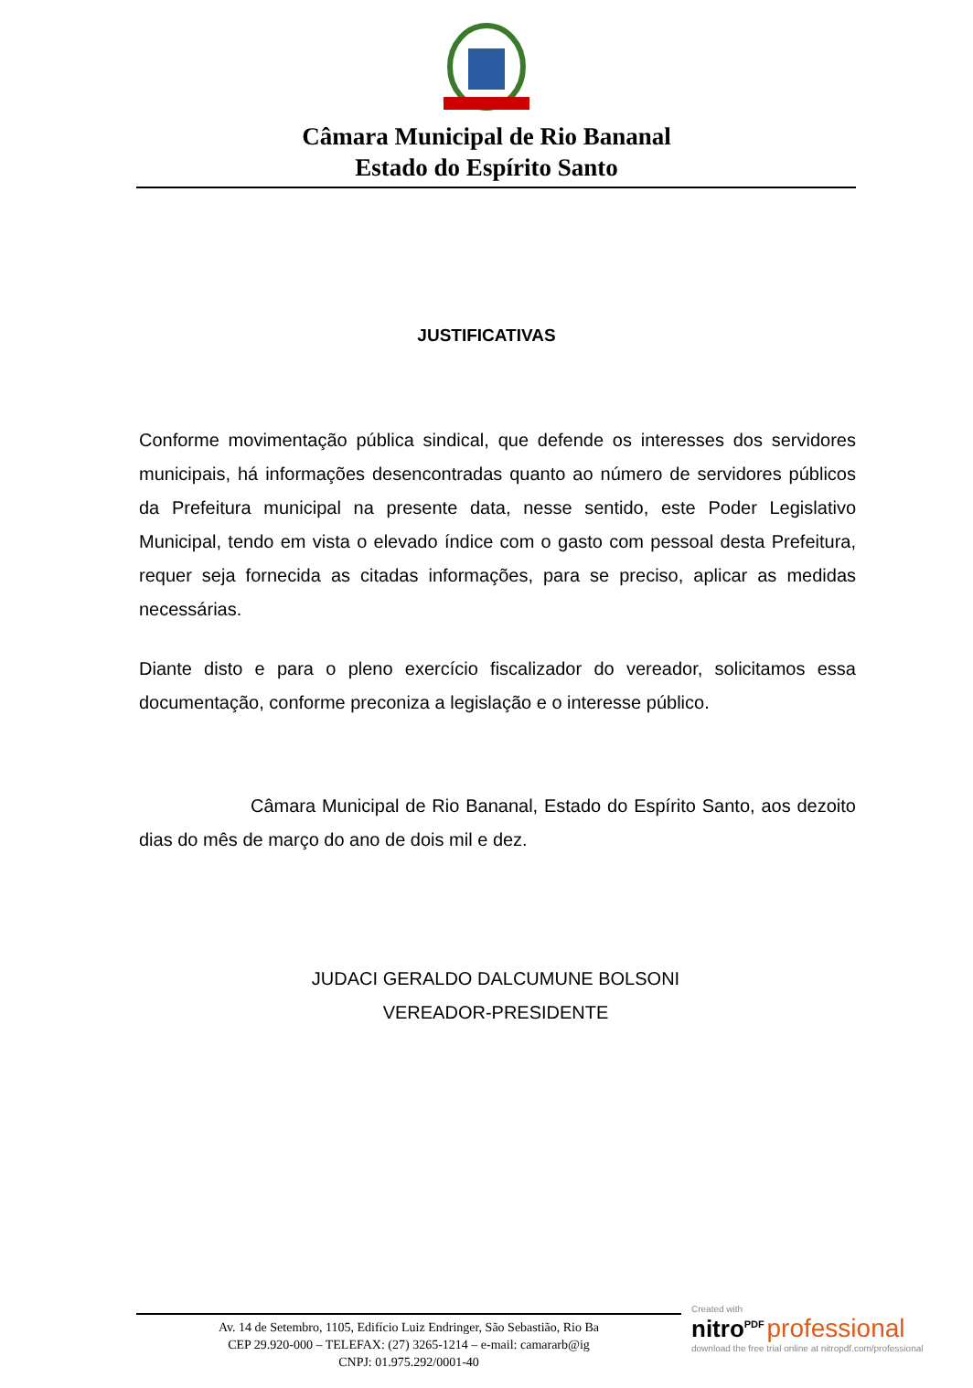Câmara Municipal de Rio Bananal
Estado do Espírito Santo
JUSTIFICATIVAS
Conforme movimentação pública sindical, que defende os interesses dos servidores municipais, há informações desencontradas quanto ao número de servidores públicos da Prefeitura municipal na presente data, nesse sentido, este Poder Legislativo Municipal, tendo em vista o elevado índice com o gasto com pessoal desta Prefeitura, requer seja fornecida as citadas informações, para se preciso, aplicar as medidas necessárias.
Diante disto e para o pleno exercício fiscalizador do vereador, solicitamos essa documentação, conforme preconiza a legislação e o interesse público.
Câmara Municipal de Rio Bananal, Estado do Espírito Santo, aos dezoito dias do mês de março do ano de dois mil e dez.
JUDACI GERALDO DALCUMUNE BOLSONI
VEREADOR-PRESIDENTE
Av. 14 de Setembro, 1105, Edifício Luiz Endringer, São Sebastião, Rio Ba
CEP 29.920-000 – TELEFAX: (27) 3265-1214 – e-mail: camararb@ig
CNPJ: 01.975.292/0001-40
Created with
nitro<sup>PDF</sup> professional
download the free trial online at nitropdf.com/professional